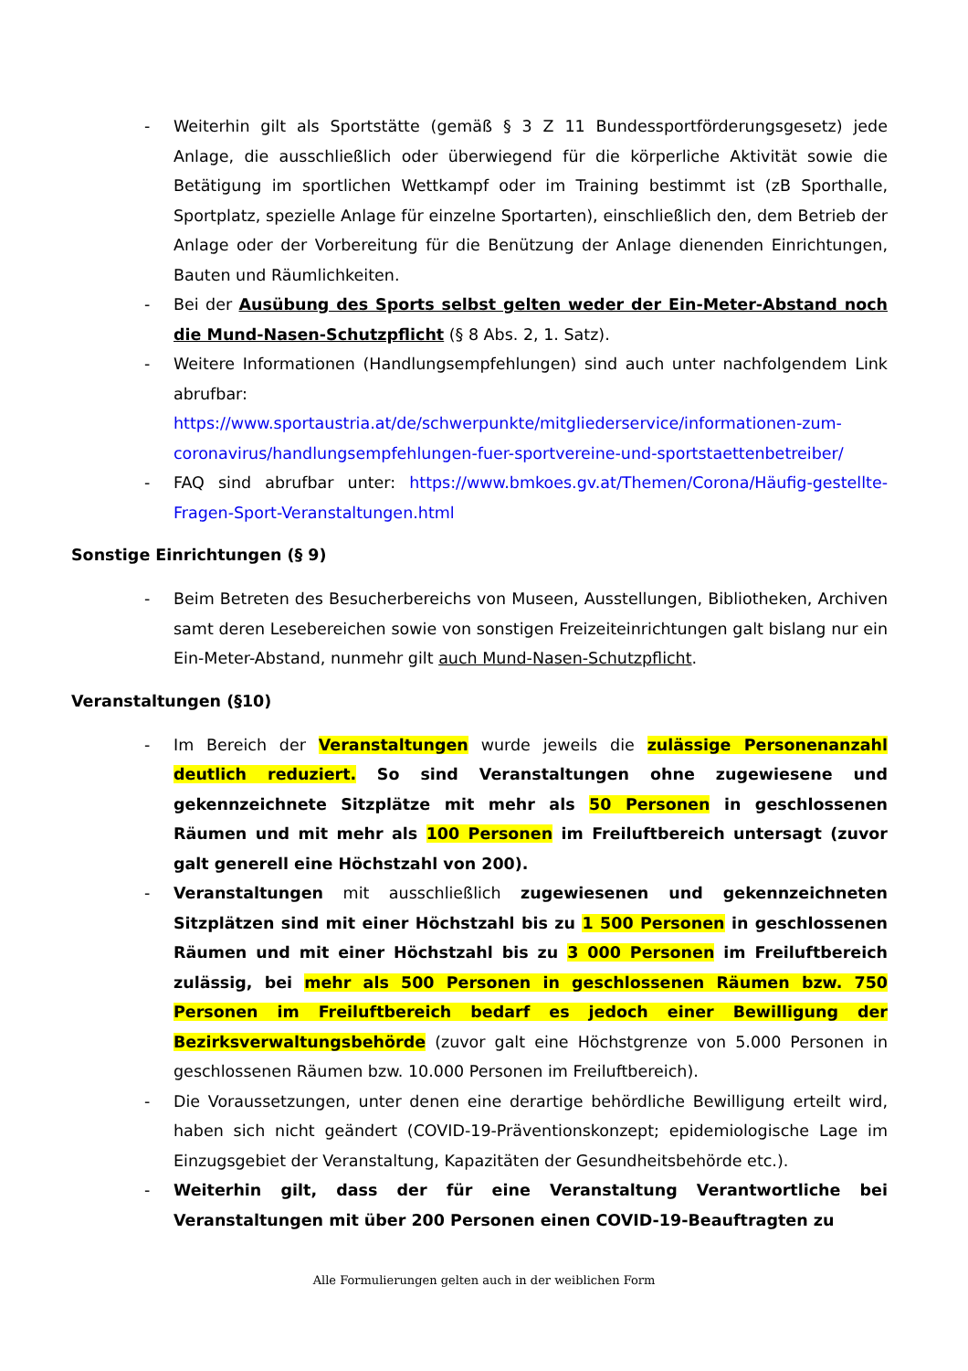- Weiterhin gilt als Sportstätte (gemäß § 3 Z 11 Bundessportförderungsgesetz) jede Anlage, die ausschließlich oder überwiegend für die körperliche Aktivität sowie die Betätigung im sportlichen Wettkampf oder im Training bestimmt ist (zB Sporthalle, Sportplatz, spezielle Anlage für einzelne Sportarten), einschließlich den, dem Betrieb der Anlage oder der Vorbereitung für die Benützung der Anlage dienenden Einrichtungen, Bauten und Räumlichkeiten.
- Bei der Ausübung des Sports selbst gelten weder der Ein-Meter-Abstand noch die Mund-Nasen-Schutzpflicht (§ 8 Abs. 2, 1. Satz).
- Weitere Informationen (Handlungsempfehlungen) sind auch unter nachfolgendem Link abrufbar:
https://www.sportaustria.at/de/schwerpunkte/mitgliederservice/informationen-zum-coronavirus/handlungsempfehlungen-fuer-sportvereine-und-sportstaettenbetreiber/
- FAQ sind abrufbar unter: https://www.bmkoes.gv.at/Themen/Corona/Häufig-gestellte-Fragen-Sport-Veranstaltungen.html
Sonstige Einrichtungen (§ 9)
- Beim Betreten des Besucherbereichs von Museen, Ausstellungen, Bibliotheken, Archiven samt deren Lesebereichen sowie von sonstigen Freizeiteinrichtungen galt bislang nur ein Ein-Meter-Abstand, nunmehr gilt auch Mund-Nasen-Schutzpflicht.
Veranstaltungen (§10)
- Im Bereich der Veranstaltungen wurde jeweils die zulässige Personenanzahl deutlich reduziert. So sind Veranstaltungen ohne zugewiesene und gekennzeichnete Sitzplätze mit mehr als 50 Personen in geschlossenen Räumen und mit mehr als 100 Personen im Freiluftbereich untersagt (zuvor galt generell eine Höchstzahl von 200).
- Veranstaltungen mit ausschließlich zugewiesenen und gekennzeichneten Sitzplätzen sind mit einer Höchstzahl bis zu 1 500 Personen in geschlossenen Räumen und mit einer Höchstzahl bis zu 3 000 Personen im Freiluftbereich zulässig, bei mehr als 500 Personen in geschlossenen Räumen bzw. 750 Personen im Freiluftbereich bedarf es jedoch einer Bewilligung der Bezirksverwaltungsbehörde (zuvor galt eine Höchstgrenze von 5.000 Personen in geschlossenen Räumen bzw. 10.000 Personen im Freiluftbereich).
- Die Voraussetzungen, unter denen eine derartige behördliche Bewilligung erteilt wird, haben sich nicht geändert (COVID-19-Präventionskonzept; epidemiologische Lage im Einzugsgebiet der Veranstaltung, Kapazitäten der Gesundheitsbehörde etc.).
- Weiterhin gilt, dass der für eine Veranstaltung Verantwortliche bei Veranstaltungen mit über 200 Personen einen COVID-19-Beauftragten zu
Alle Formulierungen gelten auch in der weiblichen Form